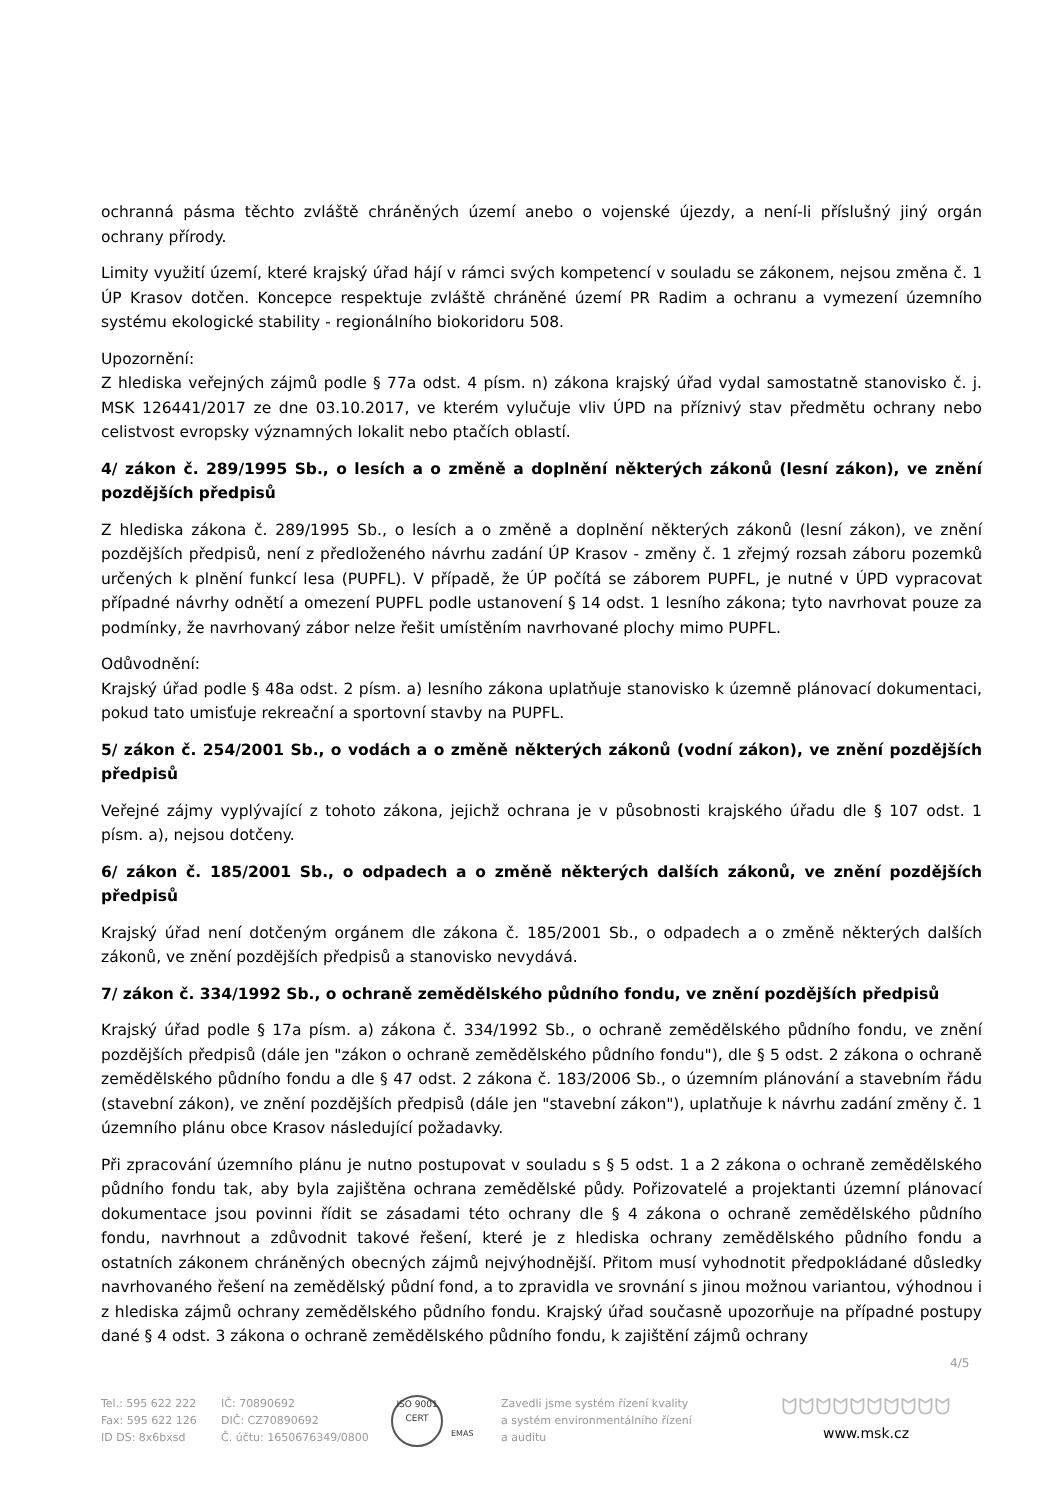ochranná pásma těchto zvláště chráněných území anebo o vojenské újezdy, a není-li příslušný jiný orgán ochrany přírody.
Limity využití území, které krajský úřad hájí v rámci svých kompetencí v souladu se zákonem, nejsou změna č. 1 ÚP Krasov dotčen. Koncepce respektuje zvláště chráněné území PR Radim a ochranu a vymezení územního systému ekologické stability - regionálního biokoridoru 508.
Upozornění:
Z hlediska veřejných zájmů podle § 77a odst. 4 písm. n) zákona krajský úřad vydal samostatně stanovisko č. j. MSK 126441/2017 ze dne 03.10.2017, ve kterém vylučuje vliv ÚPD na příznivý stav předmětu ochrany nebo celistvost evropsky významných lokalit nebo ptačích oblastí.
4/ zákon č. 289/1995 Sb., o lesích a o změně a doplnění některých zákonů (lesní zákon), ve znění pozdějších předpisů
Z hlediska zákona č. 289/1995 Sb., o lesích a o změně a doplnění některých zákonů (lesní zákon), ve znění pozdějších předpisů, není z předloženého návrhu zadání ÚP Krasov - změny č. 1 zřejmý rozsah záboru pozemků určených k plnění funkcí lesa (PUPFL). V případě, že ÚP počítá se záborem PUPFL, je nutné v ÚPD vypracovat případné návrhy odnětí a omezení PUPFL podle ustanovení § 14 odst. 1 lesního zákona; tyto navrhovat pouze za podmínky, že navrhovaný zábor nelze řešit umístěním navrhované plochy mimo PUPFL.
Odůvodnění:
Krajský úřad podle § 48a odst. 2 písm. a) lesního zákona uplatňuje stanovisko k územně plánovací dokumentaci, pokud tato umisťuje rekreační a sportovní stavby na PUPFL.
5/ zákon č. 254/2001 Sb., o vodách a o změně některých zákonů (vodní zákon), ve znění pozdějších předpisů
Veřejné zájmy vyplývající z tohoto zákona, jejichž ochrana je v působnosti krajského úřadu dle § 107 odst. 1 písm. a), nejsou dotčeny.
6/ zákon č. 185/2001 Sb., o odpadech a o změně některých dalších zákonů, ve znění pozdějších předpisů
Krajský úřad není dotčeným orgánem dle zákona č. 185/2001 Sb., o odpadech a o změně některých dalších zákonů, ve znění pozdějších předpisů a stanovisko nevydává.
7/ zákon č. 334/1992 Sb., o ochraně zemědělského půdního fondu, ve znění pozdějších předpisů
Krajský úřad podle § 17a písm. a) zákona č. 334/1992 Sb., o ochraně zemědělského půdního fondu, ve znění pozdějších předpisů (dále jen "zákon o ochraně zemědělského půdního fondu"), dle § 5 odst. 2 zákona o ochraně zemědělského půdního fondu a dle § 47 odst. 2 zákona č. 183/2006 Sb., o územním plánování a stavebním řádu (stavební zákon), ve znění pozdějších předpisů (dále jen "stavební zákon"), uplatňuje k návrhu zadání změny č. 1 územního plánu obce Krasov následující požadavky.
Při zpracování územního plánu je nutno postupovat v souladu s § 5 odst. 1 a 2 zákona o ochraně zemědělského půdního fondu tak, aby byla zajištěna ochrana zemědělské půdy. Pořizovatelé a projektanti územní plánovací dokumentace jsou povinni řídit se zásadami této ochrany dle § 4 zákona o ochraně zemědělského půdního fondu, navrhnout a zdůvodnit takové řešení, které je z hlediska ochrany zemědělského půdního fondu a ostatních zákonem chráněných obecných zájmů nejvýhodnější. Přitom musí vyhodnotit předpokládané důsledky navrhovaného řešení na zemědělský půdní fond, a to zpravidla ve srovnání s jinou možnou variantou, výhodnou i z hlediska zájmů ochrany zemědělského půdního fondu. Krajský úřad současně upozorňuje na případné postupy dané § 4 odst. 3 zákona o ochraně zemědělského půdního fondu, k zajištění zájmů ochrany
4/5
Tel.: 595 622 222
Fax: 595 622 126
ID DS: 8x6bxsd
IČ: 70890692
DIČ: CZ70890692
Č. účtu: 1650676349/0800
ISO 9001 CERT
EMAS
Zavedli jsme systém řízení kvality
a systém environmentálního řízení
a auditu
ᗢᗢᗢᗢᗢᗢᗢᗢᗢᗢ
www.msk.cz